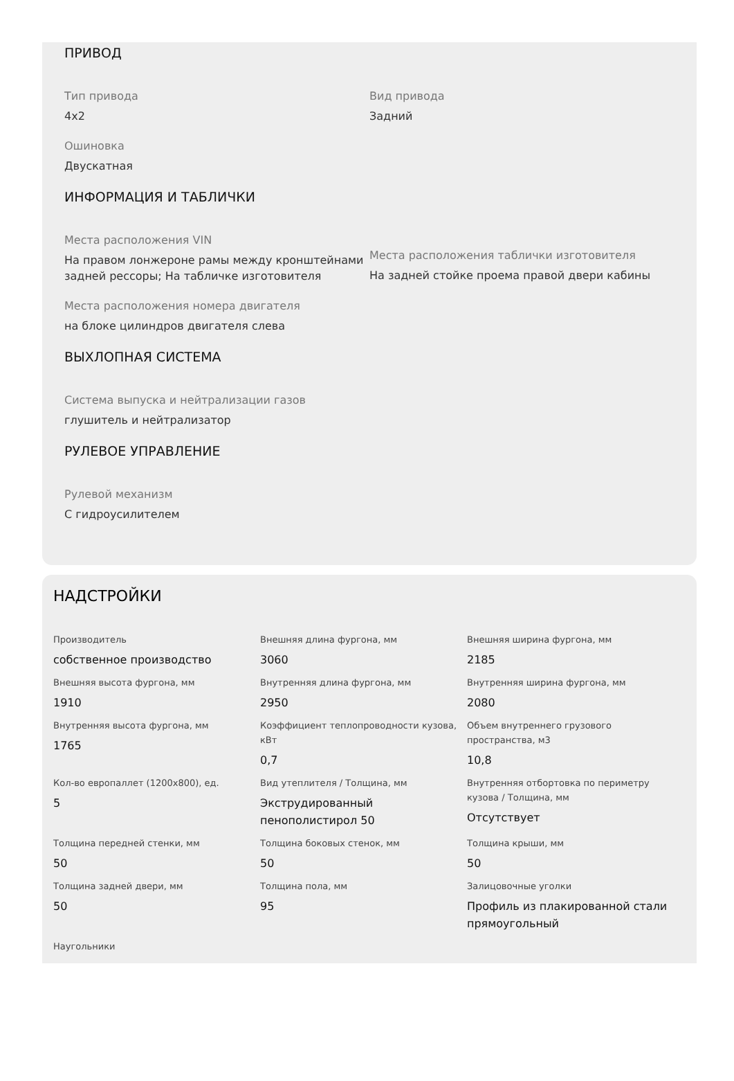ПРИВОД
Тип привода
4x2
Вид привода
Задний
Ошиновка
Двускатная
ИНФОРМАЦИЯ И ТАБЛИЧКИ
Места расположения VIN
На правом лонжероне рамы между кронштейнами задней рессоры; На табличке изготовителя
Места расположения таблички изготовителя
На задней стойке проема правой двери кабины
Места расположения номера двигателя
на блоке цилиндров двигателя слева
ВЫХЛОПНАЯ СИСТЕМА
Система выпуска и нейтрализации газов
глушитель и нейтрализатор
РУЛЕВОЕ УПРАВЛЕНИЕ
Рулевой механизм
С гидроусилителем
НАДСТРОЙКИ
Производитель
собственное производство
Внешняя длина фургона, мм
3060
Внешняя ширина фургона, мм
2185
Внешняя высота фургона, мм
1910
Внутренняя длина фургона, мм
2950
Внутренняя ширина фургона, мм
2080
Внутренняя высота фургона, мм
1765
Коэффициент теплопроводности кузова, кВт
0,7
Объем внутреннего грузового пространства, м3
10,8
Кол-во европаллет (1200x800), ед.
5
Вид утеплителя / Толщина, мм
Экструдированный пенополистирол 50
Внутренняя отбортовка по периметру кузова / Толщина, мм
Отсутствует
Толщина передней стенки, мм
50
Толщина боковых стенок, мм
50
Толщина крыши, мм
50
Толщина задней двери, мм
50
Толщина пола, мм
95
Залицовочные уголки
Профиль из плакированной стали прямоугольный
Наугольники